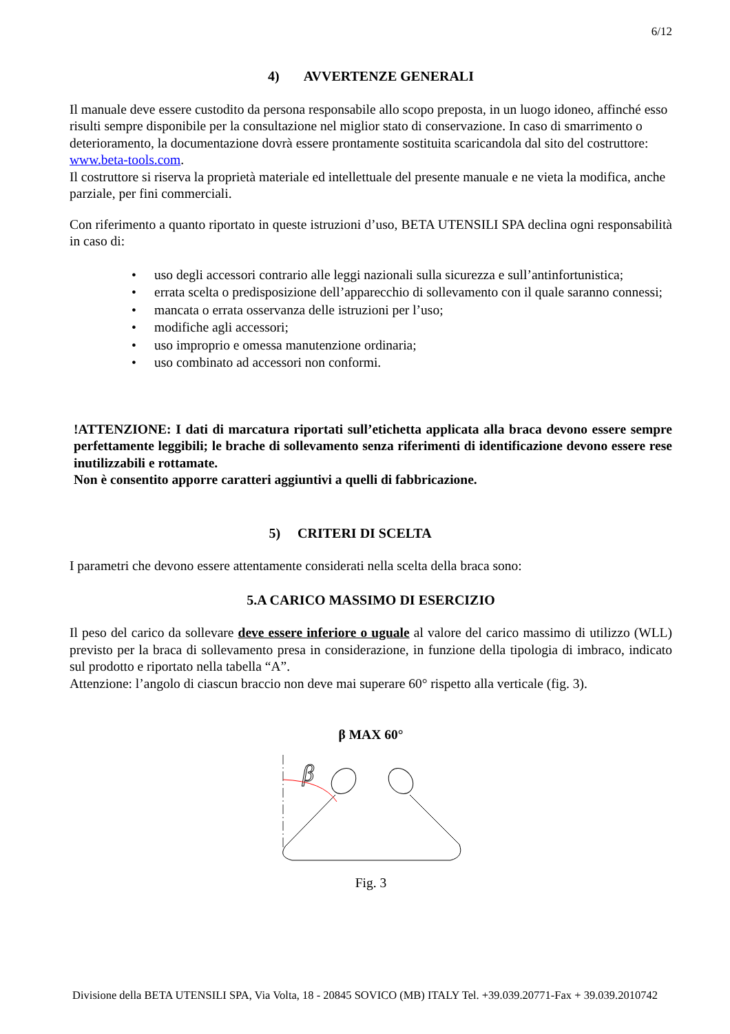6/12
4) AVVERTENZE GENERALI
Il manuale deve essere custodito da persona responsabile allo scopo preposta, in un luogo idoneo, affinché esso risulti sempre disponibile per la consultazione nel miglior stato di conservazione. In caso di smarrimento o deterioramento, la documentazione dovrà essere prontamente sostituita scaricandola dal sito del costruttore: www.beta-tools.com.
Il costruttore si riserva la proprietà materiale ed intellettuale del presente manuale e ne vieta la modifica, anche parziale, per fini commerciali.
Con riferimento a quanto riportato in queste istruzioni d’uso, BETA UTENSILI SPA declina ogni responsabilità in caso di:
• uso degli accessori contrario alle leggi nazionali sulla sicurezza e sull’antinfortunistica;
• errata scelta o predisposizione dell’apparecchio di sollevamento con il quale saranno connessi;
• mancata o errata osservanza delle istruzioni per l’uso;
• modifiche agli accessori;
• uso improprio e omessa manutenzione ordinaria;
• uso combinato ad accessori non conformi.
!ATTENZIONE: I dati di marcatura riportati sull’etichetta applicata alla braca devono essere sempre perfettamente leggibili; le brache di sollevamento senza riferimenti di identificazione devono essere rese inutilizzabili e rottamate.
Non è consentito apporre caratteri aggiuntivi a quelli di fabbricazione.
5) CRITERI DI SCELTA
I parametri che devono essere attentamente considerati nella scelta della braca sono:
5.A CARICO MASSIMO DI ESERCIZIO
Il peso del carico da sollevare deve essere inferiore o uguale al valore del carico massimo di utilizzo (WLL) previsto per la braca di sollevamento presa in considerazione, in funzione della tipologia di imbraco, indicato sul prodotto e riportato nella tabella “A”.
Attenzione: l’angolo di ciascun braccio non deve mai superare 60° rispetto alla verticale (fig. 3).
β MAX 60°
β
Fig. 3
Divisione della BETA UTENSILI SPA, Via Volta, 18 - 20845 SOVICO (MB) ITALY Tel. +39.039.20771-Fax + 39.039.2010742